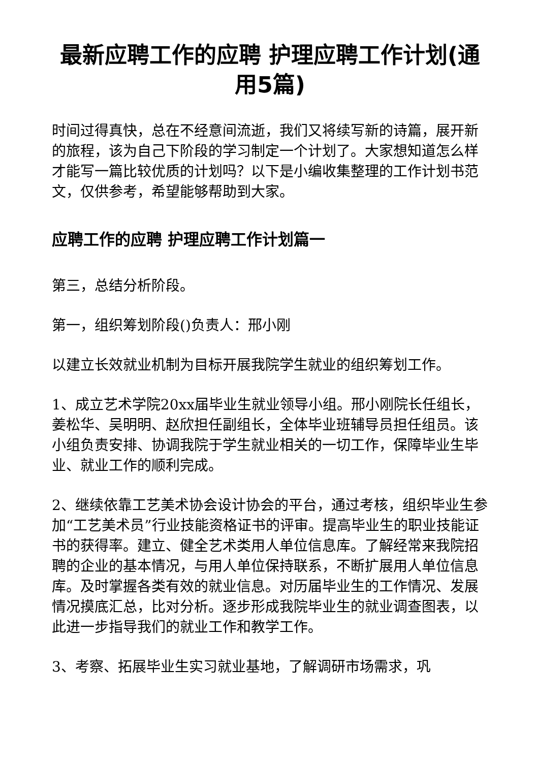最新应聘工作的应聘 护理应聘工作计划(通用5篇)
时间过得真快，总在不经意间流逝，我们又将续写新的诗篇，展开新的旅程，该为自己下阶段的学习制定一个计划了。大家想知道怎么样才能写一篇比较优质的计划吗？以下是小编收集整理的工作计划书范文，仅供参考，希望能够帮助到大家。
应聘工作的应聘 护理应聘工作计划篇一
第三，总结分析阶段。
第一，组织筹划阶段()负责人：邢小刚
以建立长效就业机制为目标开展我院学生就业的组织筹划工作。
1、成立艺术学院20xx届毕业生就业领导小组。邢小刚院长任组长，姜松华、吴明明、赵欣担任副组长，全体毕业班辅导员担任组员。该小组负责安排、协调我院于学生就业相关的一切工作，保障毕业生毕业、就业工作的顺利完成。
2、继续依靠工艺美术协会设计协会的平台，通过考核，组织毕业生参加“工艺美术员”行业技能资格证书的评审。提高毕业生的职业技能证书的获得率。建立、健全艺术类用人单位信息库。了解经常来我院招聘的企业的基本情况，与用人单位保持联系，不断扩展用人单位信息库。及时掌握各类有效的就业信息。对历届毕业生的工作情况、发展情况摸底汇总，比对分析。逐步形成我院毕业生的就业调查图表，以此进一步指导我们的就业工作和教学工作。
3、考察、拓展毕业生实习就业基地，了解调研市场需求，巩